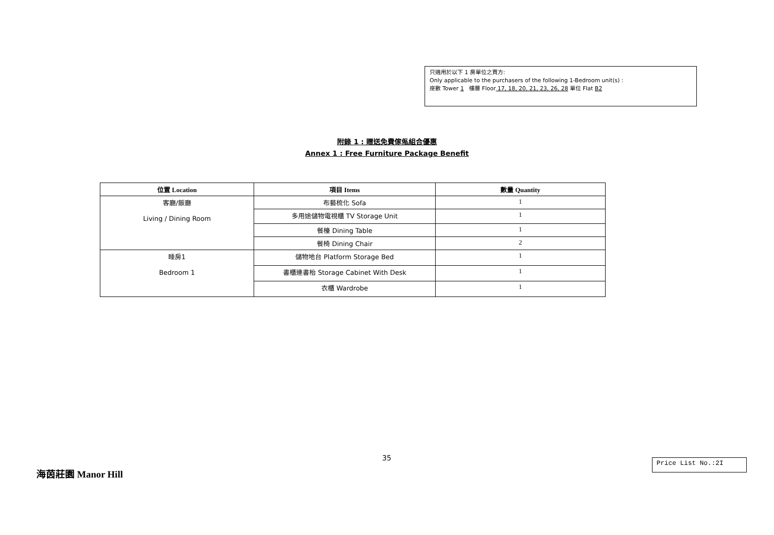只適用於以下 1 房單位之買方:
Only applicable to the purchasers of the following 1-Bedroom unit(s) :
座數 Tower 1 樓層 Floor 17, 18, 20, 21, 23, 26, 28 單位 Flat B2
附錄 1 : 贈送免費傢俬組合優惠
Annex 1 : Free Furniture Package Benefit
| 位置 Location | 項目 Items | 數量 Quantity |
| --- | --- | --- |
| 客廳/飯廳 Living / Dining Room | 布藝梳化 Sofa | 1 |
| | 多用途儲物電視櫃 TV Storage Unit | 1 |
| | 餐檯 Dining Table | 1 |
| | 餐椅 Dining Chair | 2 |
| 睡房1 Bedroom 1 | 儲物地台 Platform Storage Bed | 1 |
| | 書櫃連書枱 Storage Cabinet With Desk | 1 |
| | 衣櫃 Wardrobe | 1 |
35
海茵莊園 Manor Hill
Price List No.:2I